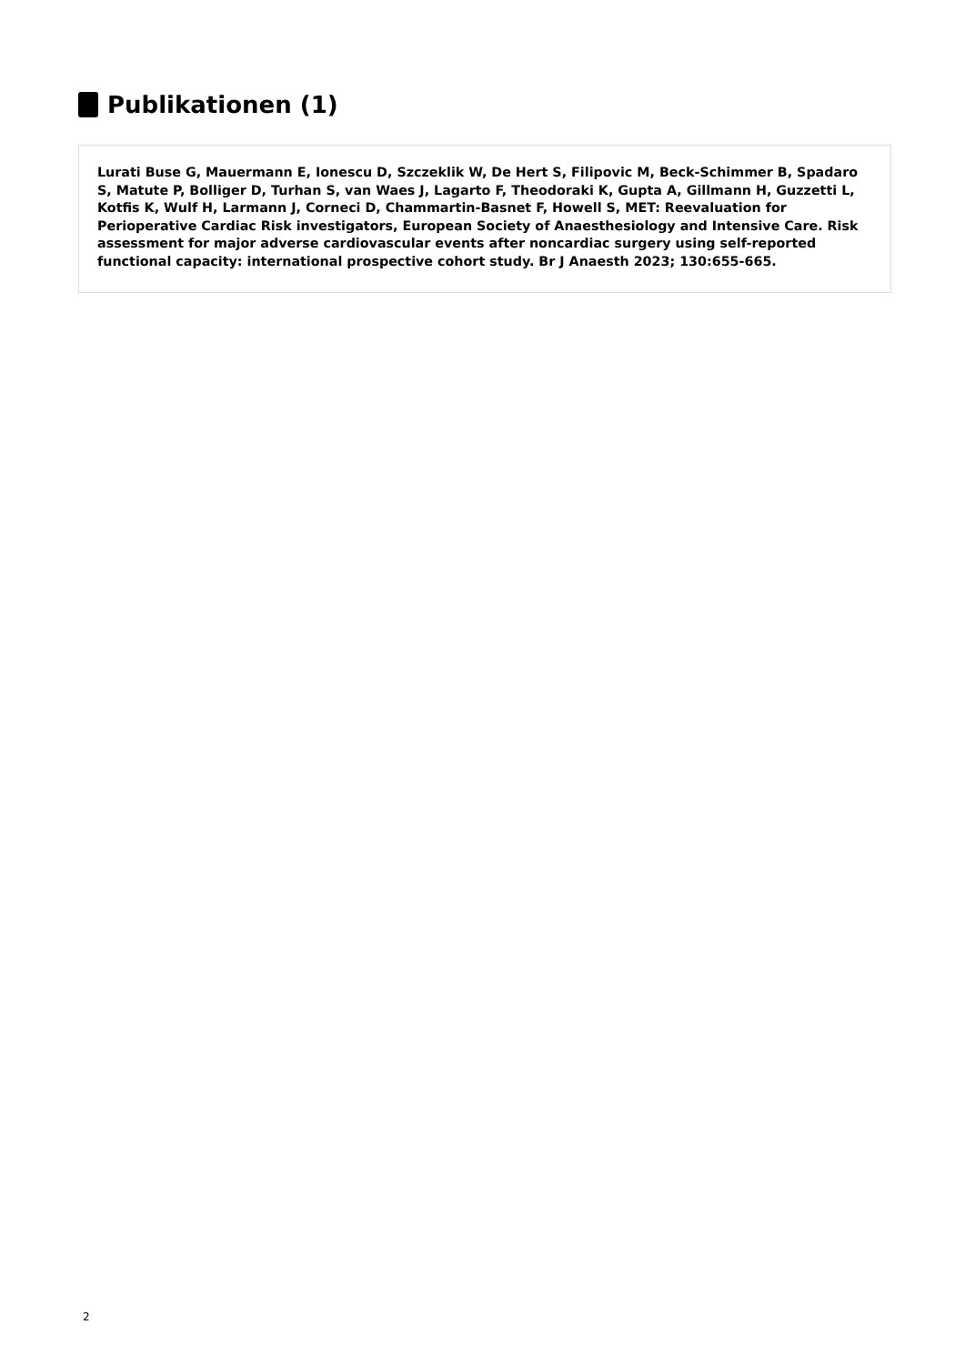Publikationen (1)
Lurati Buse G, Mauermann E, Ionescu D, Szczeklik W, De Hert S, Filipovic M, Beck-Schimmer B, Spadaro S, Matute P, Bolliger D, Turhan S, van Waes J, Lagarto F, Theodoraki K, Gupta A, Gillmann H, Guzzetti L, Kotfis K, Wulf H, Larmann J, Corneci D, Chammartin-Basnet F, Howell S, MET: Reevaluation for Perioperative Cardiac Risk investigators, European Society of Anaesthesiology and Intensive Care. Risk assessment for major adverse cardiovascular events after noncardiac surgery using self-reported functional capacity: international prospective cohort study. Br J Anaesth 2023; 130:655-665.
2